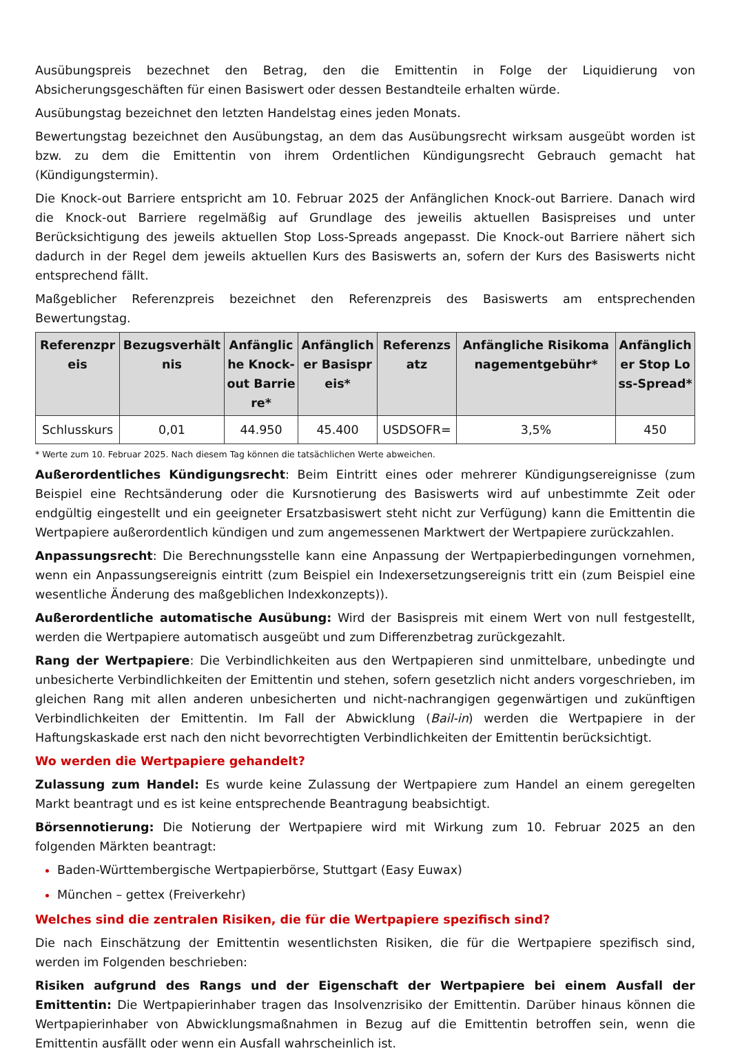Ausübungspreis bezechnet den Betrag, den die Emittentin in Folge der Liquidierung von Absicherungsgeschäften für einen Basiswert oder dessen Bestandteile erhalten würde.
Ausübungstag bezeichnet den letzten Handelstag eines jeden Monats.
Bewertungstag bezeichnet den Ausübungstag, an dem das Ausübungsrecht wirksam ausgeübt worden ist bzw. zu dem die Emittentin von ihrem Ordentlichen Kündigungsrecht Gebrauch gemacht hat (Kündigungstermin).
Die Knock-out Barriere entspricht am 10. Februar 2025 der Anfänglichen Knock-out Barriere. Danach wird die Knock-out Barriere regelmäßig auf Grundlage des jeweilis aktuellen Basispreises und unter Berücksichtigung des jeweils aktuellen Stop Loss-Spreads angepasst. Die Knock-out Barriere nähert sich dadurch in der Regel dem jeweils aktuellen Kurs des Basiswerts an, sofern der Kurs des Basiswerts nicht entsprechend fällt.
Maßgeblicher Referenzpreis bezeichnet den Referenzpreis des Basiswerts am entsprechenden Bewertungstag.
| Referenzpreis | Bezugsverhältnis | Anfängliche Knock-out Barriere* | Anfänglicher Basispreis* | Referenzsatz | Anfängliche Risikomanagementgebühr* | Anfänglicher Stop Loss-Spread* |
| --- | --- | --- | --- | --- | --- | --- |
| Schlusskurs | 0,01 | 44.950 | 45.400 | USDSOFR= | 3,5% | 450 |
* Werte zum 10. Februar 2025. Nach diesem Tag können die tatsächlichen Werte abweichen.
Außerordentliches Kündigungsrecht: Beim Eintritt eines oder mehrerer Kündigungsereignisse (zum Beispiel eine Rechtsänderung oder die Kursnotierung des Basiswerts wird auf unbestimmte Zeit oder endgültig eingestellt und ein geeigneter Ersatzbasiswert steht nicht zur Verfügung) kann die Emittentin die Wertpapiere außerordentlich kündigen und zum angemessenen Marktwert der Wertpapiere zurückzahlen.
Anpassungsrecht: Die Berechnungsstelle kann eine Anpassung der Wertpapierbedingungen vornehmen, wenn ein Anpassungsereignis eintritt (zum Beispiel ein Indexersetzungsereignis tritt ein (zum Beispiel eine wesentliche Änderung des maßgeblichen Indexkonzepts)).
Außerordentliche automatische Ausübung: Wird der Basispreis mit einem Wert von null festgestellt, werden die Wertpapiere automatisch ausgeübt und zum Differenzbetrag zurückgezahlt.
Rang der Wertpapiere: Die Verbindlichkeiten aus den Wertpapieren sind unmittelbare, unbedingte und unbesicherte Verbindlichkeiten der Emittentin und stehen, sofern gesetzlich nicht anders vorgeschrieben, im gleichen Rang mit allen anderen unbesicherten und nicht-nachrangigen gegenwärtigen und zukünftigen Verbindlichkeiten der Emittentin. Im Fall der Abwicklung (Bail-in) werden die Wertpapiere in der Haftungskaskade erst nach den nicht bevorrechtigten Verbindlichkeiten der Emittentin berücksichtigt.
Wo werden die Wertpapiere gehandelt?
Zulassung zum Handel: Es wurde keine Zulassung der Wertpapiere zum Handel an einem geregelten Markt beantragt und es ist keine entsprechende Beantragung beabsichtigt.
Börsennotierung: Die Notierung der Wertpapiere wird mit Wirkung zum 10. Februar 2025 an den folgenden Märkten beantragt:
Baden-Württembergische Wertpapierbörse, Stuttgart (Easy Euwax)
München – gettex (Freiverkehr)
Welches sind die zentralen Risiken, die für die Wertpapiere spezifisch sind?
Die nach Einschätzung der Emittentin wesentlichsten Risiken, die für die Wertpapiere spezifisch sind, werden im Folgenden beschrieben:
Risiken aufgrund des Rangs und der Eigenschaft der Wertpapiere bei einem Ausfall der Emittentin: Die Wertpapierinhaber tragen das Insolvenzrisiko der Emittentin. Darüber hinaus können die Wertpapierinhaber von Abwicklungsmaßnahmen in Bezug auf die Emittentin betroffen sein, wenn die Emittentin ausfällt oder wenn ein Ausfall wahrscheinlich ist.